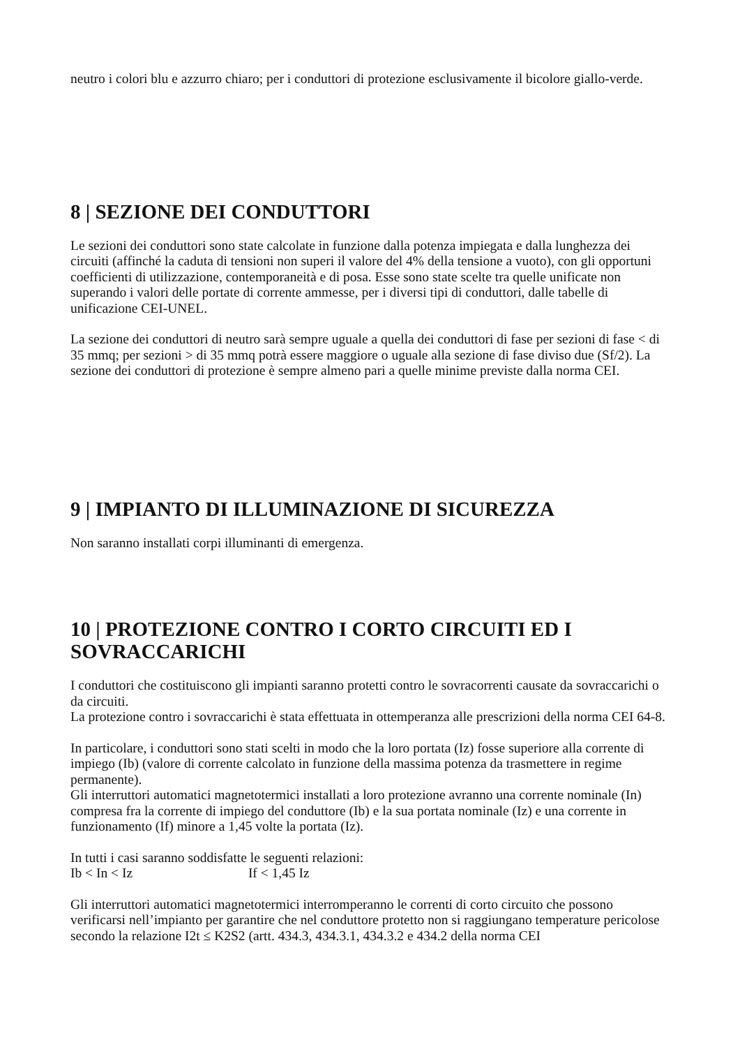neutro i colori blu e azzurro chiaro; per i conduttori di protezione esclusivamente il bicolore giallo-verde.
8 | SEZIONE DEI CONDUTTORI
Le sezioni dei conduttori sono state calcolate in funzione dalla potenza impiegata e dalla lunghezza dei circuiti (affinché la caduta di tensioni non superi il valore del 4% della tensione a vuoto), con gli opportuni coefficienti di utilizzazione, contemporaneità e di posa. Esse sono state scelte tra quelle unificate non superando i valori delle portate di corrente ammesse, per i diversi tipi di conduttori, dalle tabelle di unificazione CEI-UNEL.
La sezione dei conduttori di neutro sarà sempre uguale a quella dei conduttori di fase per sezioni di fase < di 35 mmq; per sezioni > di 35 mmq potrà essere maggiore o uguale alla sezione di fase diviso due (Sf/2). La sezione dei conduttori di protezione è sempre almeno pari a quelle minime previste dalla norma CEI.
9 | IMPIANTO DI ILLUMINAZIONE DI SICUREZZA
Non saranno installati corpi illuminanti di emergenza.
10 | PROTEZIONE CONTRO I CORTO CIRCUITI ED I SOVRACCARICHI
I conduttori che costituiscono gli impianti saranno protetti contro le sovracorrenti causate da sovraccarichi o da circuiti.
La protezione contro i sovraccarichi è stata effettuata in ottemperanza alle prescrizioni della norma CEI 64-8.
In particolare, i conduttori sono stati scelti in modo che la loro portata (Iz) fosse superiore alla corrente di impiego (Ib) (valore di corrente calcolato in funzione della massima potenza da trasmettere in regime permanente).
Gli interruttori automatici magnetotermici installati a loro protezione avranno una corrente nominale (In) compresa fra la corrente di impiego del conduttore (Ib) e la sua portata nominale (Iz) e una corrente in funzionamento (If) minore a 1,45 volte la portata (Iz).
In tutti i casi saranno soddisfatte le seguenti relazioni:
Ib < In < Iz If < 1,45 Iz
Gli interruttori automatici magnetotermici interromperanno le correnti di corto circuito che possono verificarsi nell’impianto per garantire che nel conduttore protetto non si raggiungano temperature pericolose secondo la relazione I2t ≤ K2S2 (artt. 434.3, 434.3.1, 434.3.2 e 434.2 della norma CEI